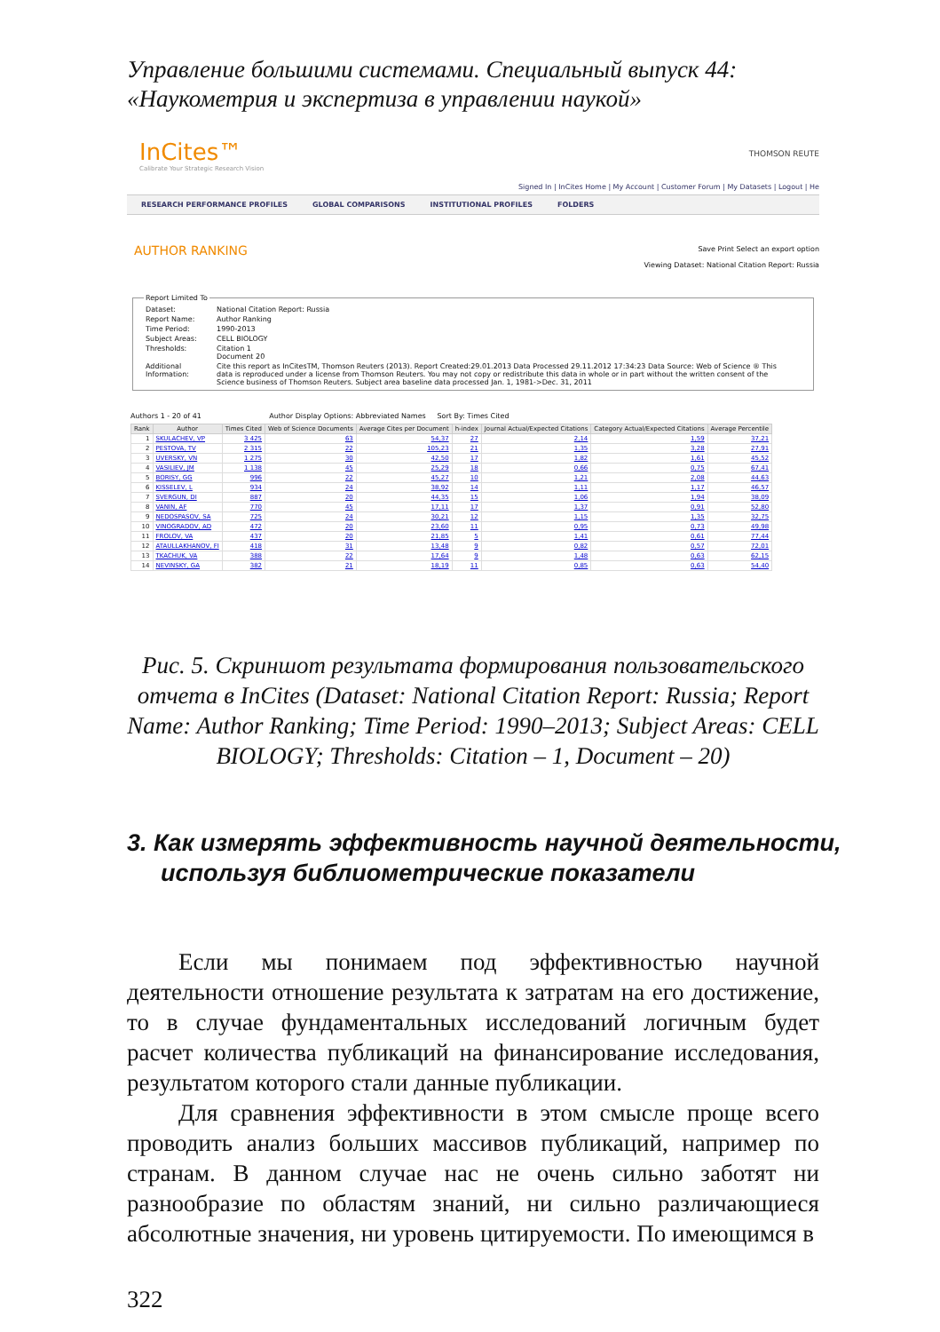Управление большими системами. Специальный выпуск 44:
«Наукометрия и экспертиза в управлении наукой»
InCites™
Calibrate Your Strategic Research Vision
THOMSON REUTE
Signed In | InCites Home | My Account | Customer Forum | My Datasets | Logout | He
RESEARCH PERFORMANCE PROFILES GLOBAL COMPARISONS INSTITUTIONAL PROFILES FOLDERS
AUTHOR RANKING
Save Print Select an export option
Viewing Dataset: National Citation Report: Russia
Report Limited To
| Dataset: | National Citation Report: Russia |
| Report Name: | Author Ranking |
| Time Period: | 1990-2013 |
| Subject Areas: | CELL BIOLOGY |
| Thresholds: | Citation 1 Document 20 |
| Additional Information: | Cite this report as InCitesTM, Thomson Reuters (2013). Report Created:29.01.2013 Data Processed 29.11.2012 17:34:23 Data Source: Web of Science ® This data is reproduced under a license from Thomson Reuters. You may not copy or redistribute this data in whole or in part without the written consent of the Science business of Thomson Reuters. Subject area baseline data processed Jan. 1, 1981->Dec. 31, 2011 |
Authors 1 - 20 of 41 Author Display Options: Abbreviated Names Sort By: Times Cited
| Rank | Author | Times Cited | Web of Science Documents | Average Cites per Document | h-index | Journal Actual/Expected Citations | Category Actual/Expected Citations | Average Percentile |
| --- | --- | --- | --- | --- | --- | --- | --- | --- |
| 1 | SKULACHEV, VP | 3 425 | 63 | 54,37 | 27 | 2,14 | 1,59 | 37,21 |
| 2 | PESTOVA, TV | 2 315 | 22 | 105,23 | 21 | 1,35 | 3,28 | 27,91 |
| 3 | UVERSKY, VN | 1 275 | 30 | 42,50 | 17 | 1,82 | 1,61 | 45,52 |
| 4 | VASILIEV, JM | 1 138 | 45 | 25,29 | 18 | 0,66 | 0,75 | 67,41 |
| 5 | BORISY, GG | 996 | 22 | 45,27 | 10 | 1,21 | 2,08 | 44,63 |
| 6 | KISSELEV, L | 934 | 24 | 38,92 | 14 | 1,11 | 1,17 | 46,57 |
| 7 | SVERGUN, DI | 887 | 20 | 44,35 | 15 | 1,06 | 1,94 | 38,09 |
| 8 | VANIN, AF | 770 | 45 | 17,11 | 17 | 1,37 | 0,91 | 52,80 |
| 9 | NEDOSPASOV, SA | 725 | 24 | 30,21 | 12 | 1,15 | 1,35 | 32,75 |
| 10 | VINOGRADOV, AD | 472 | 20 | 23,60 | 11 | 0,95 | 0,73 | 49,98 |
| 11 | FROLOV, VA | 437 | 20 | 21,85 | 5 | 1,41 | 0,61 | 77,44 |
| 12 | ATAULLAKHANOV, FI | 418 | 31 | 13,48 | 9 | 0,82 | 0,57 | 72,01 |
| 13 | TKACHUK, VA | 388 | 22 | 17,64 | 9 | 1,48 | 0,63 | 62,15 |
| 14 | NEVINSKY, GA | 382 | 21 | 18,19 | 11 | 0,85 | 0,63 | 54,40 |
Рис. 5. Скриншот результата формирования пользовательского отчета в InCites (Dataset: National Citation Report: Russia; Report Name: Author Ranking; Time Period: 1990–2013; Subject Areas: CELL BIOLOGY; Thresholds: Citation – 1, Document – 20)
3. Как измерять эффективность научной деятельности, используя библиометрические показатели
Если мы понимаем под эффективностью научной деятельности отношение результата к затратам на его достижение, то в случае фундаментальных исследований логичным будет расчет количества публикаций на финансирование исследования, результатом которого стали данные публикации.
Для сравнения эффективности в этом смысле проще всего проводить анализ больших массивов публикаций, например по странам. В данном случае нас не очень сильно заботят ни разнообразие по областям знаний, ни сильно различающиеся абсолютные значения, ни уровень цитируемости. По имеющимся в
322